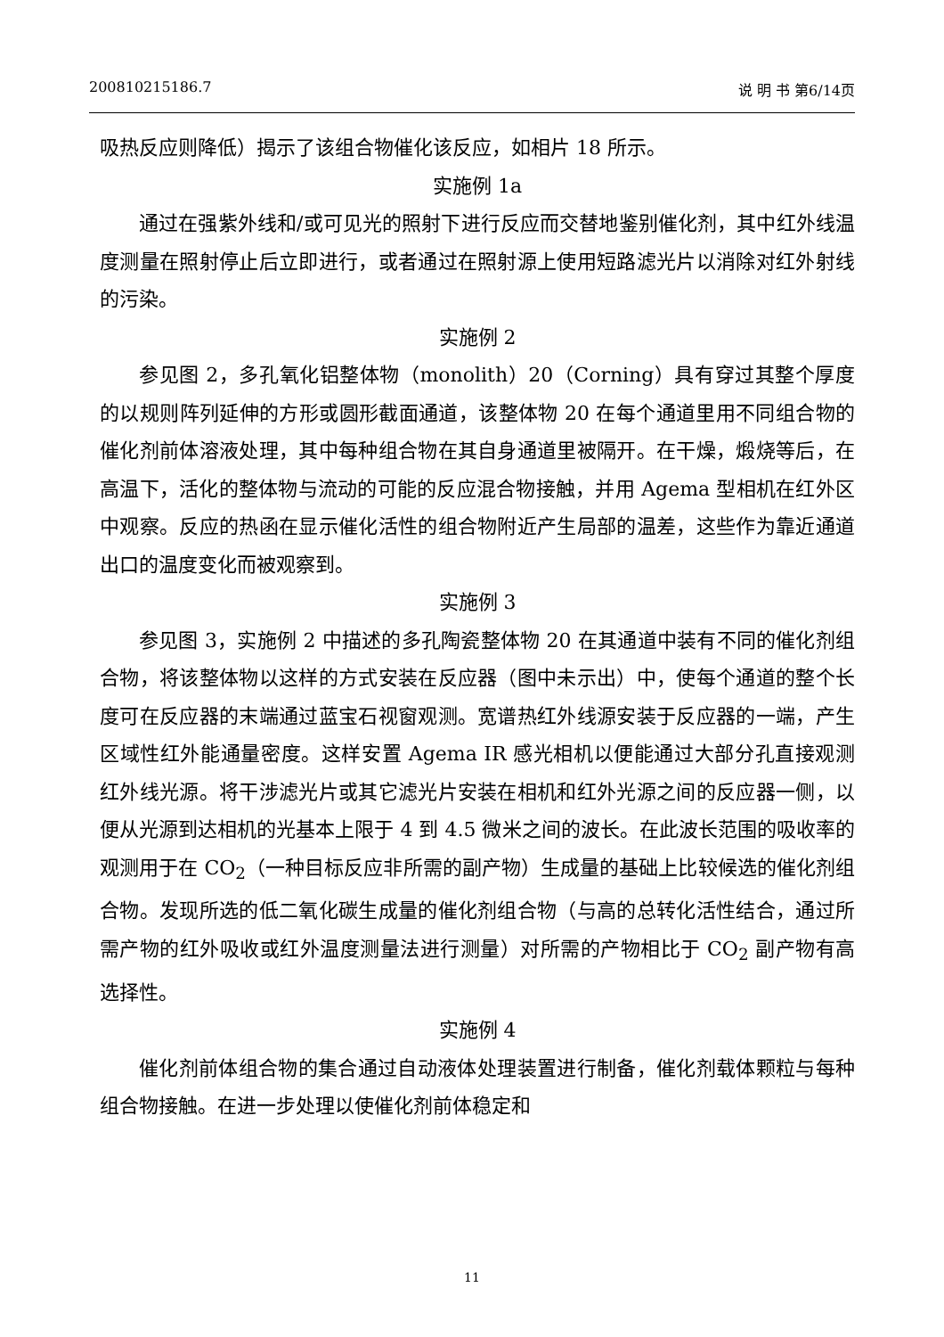200810215186.7 说 明 书 第6/14页
吸热反应则降低）揭示了该组合物催化该反应，如相片 18 所示。
实施例 1a
通过在强紫外线和/或可见光的照射下进行反应而交替地鉴别催化剂，其中红外线温度测量在照射停止后立即进行，或者通过在照射源上使用短路滤光片以消除对红外射线的污染。
实施例 2
参见图 2，多孔氧化铝整体物（monolith）20（Corning）具有穿过其整个厚度的以规则阵列延伸的方形或圆形截面通道，该整体物 20 在每个通道里用不同组合物的催化剂前体溶液处理，其中每种组合物在其自身通道里被隔开。在干燥，煅烧等后，在高温下，活化的整体物与流动的可能的反应混合物接触，并用 Agema 型相机在红外区中观察。反应的热函在显示催化活性的组合物附近产生局部的温差，这些作为靠近通道出口的温度变化而被观察到。
实施例 3
参见图 3，实施例 2 中描述的多孔陶瓷整体物 20 在其通道中装有不同的催化剂组合物，将该整体物以这样的方式安装在反应器（图中未示出）中，使每个通道的整个长度可在反应器的末端通过蓝宝石视窗观测。宽谱热红外线源安装于反应器的一端，产生区域性红外能通量密度。这样安置 Agema IR 感光相机以便能通过大部分孔直接观测红外线光源。将干涉滤光片或其它滤光片安装在相机和红外光源之间的反应器一侧，以便从光源到达相机的光基本上限于 4 到 4.5 微米之间的波长。在此波长范围的吸收率的观测用于在 CO<sub>2</sub>（一种目标反应非所需的副产物）生成量的基础上比较候选的催化剂组合物。发现所选的低二氧化碳生成量的催化剂组合物（与高的总转化活性结合，通过所需产物的红外吸收或红外温度测量法进行测量）对所需的产物相比于 CO<sub>2</sub> 副产物有高选择性。
实施例 4
催化剂前体组合物的集合通过自动液体处理装置进行制备，催化剂载体颗粒与每种组合物接触。在进一步处理以使催化剂前体稳定和
11